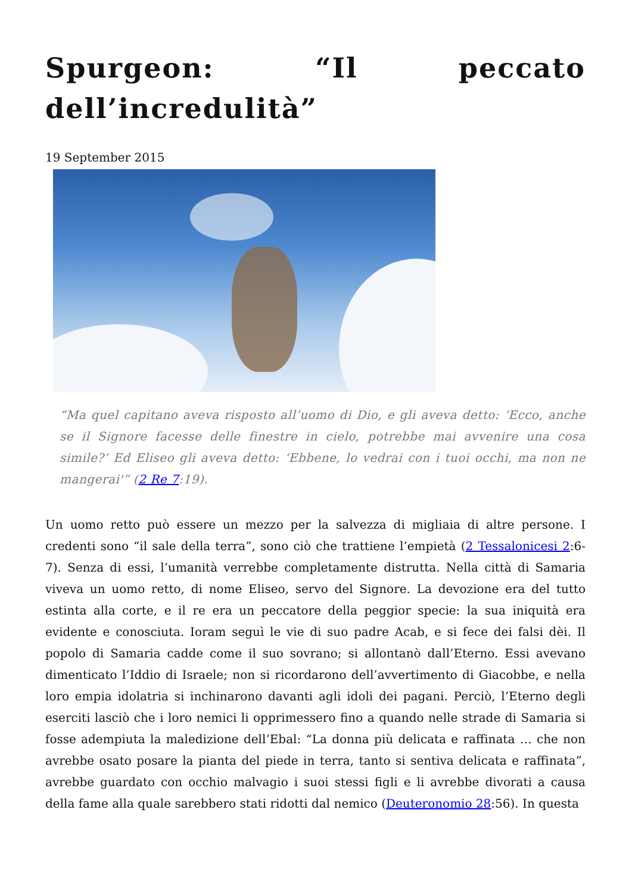Spurgeon: “Il peccato dell’incredulità”
19 September 2015
“Ma quel capitano aveva risposto all’uomo di Dio, e gli aveva detto: ‘Ecco, anche se il Signore facesse delle finestre in cielo, potrebbe mai avvenire una cosa simile?’ Ed Eliseo gli aveva detto: ‘Ebbene, lo vedrai con i tuoi occhi, ma non ne mangerai'” (2 Re 7:19).
Un uomo retto può essere un mezzo per la salvezza di migliaia di altre persone. I credenti sono “il sale della terra”, sono ciò che trattiene l’empietà (2 Tessalonicesi 2:6-7). Senza di essi, l’umanità verrebbe completamente distrutta. Nella città di Samaria viveva un uomo retto, di nome Eliseo, servo del Signore. La devozione era del tutto estinta alla corte, e il re era un peccatore della peggior specie: la sua iniquità era evidente e conosciuta. Ioram seguì le vie di suo padre Acab, e si fece dei falsi dèi. Il popolo di Samaria cadde come il suo sovrano; si allontanò dall’Eterno. Essi avevano dimenticato l’Iddio di Israele; non si ricordarono dell’avvertimento di Giacobbe, e nella loro empia idolatria si inchinarono davanti agli idoli dei pagani. Perciò, l’Eterno degli eserciti lasciò che i loro nemici li opprimessero fino a quando nelle strade di Samaria si fosse adempiuta la maledizione dell’Ebal: “La donna più delicata e raffinata … che non avrebbe osato posare la pianta del piede in terra, tanto si sentiva delicata e raffinata”, avrebbe guardato con occhio malvagio i suoi stessi figli e li avrebbe divorati a causa della fame alla quale sarebbero stati ridotti dal nemico (Deuteronomio 28:56). In questa